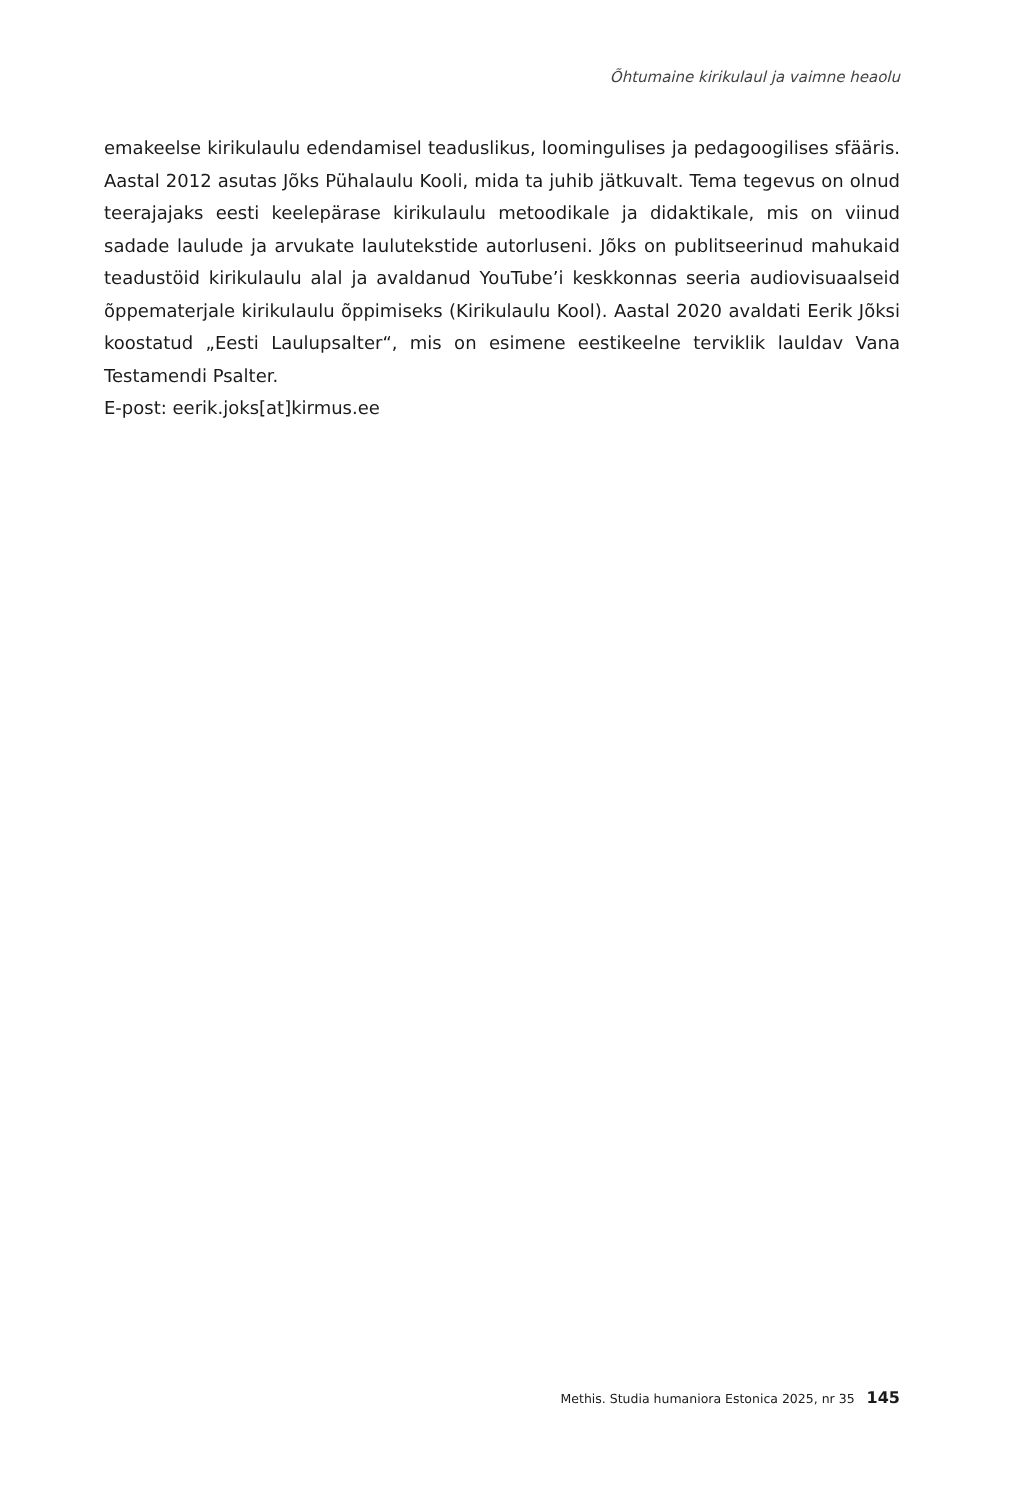Õhtumaine kirikulaul ja vaimne heaolu
emakeelse kirikulaulu edendamisel teaduslikus, loomingulises ja pedagoogilises sfääris. Aastal 2012 asutas Jõks Pühalaulu Kooli, mida ta juhib jätkuvalt. Tema tegevus on olnud teerajajaks eesti keelepärase kirikulaulu metoodikale ja didaktikale, mis on viinud sadade laulude ja arvukate laulutekstide autorluseni. Jõks on publitseerinud mahukaid teadustöid kirikulaulu alal ja avaldanud YouTube’i keskkonnas seeria audiovisuaalseid õppematerjale kirikulaulu õppimiseks (Kirikulaulu Kool). Aastal 2020 avaldati Eerik Jõksi koostatud „Eesti Laulupsalter“, mis on esimene eestikeelne terviklik lauldav Vana Testamendi Psalter.
E-post: eerik.joks[at]kirmus.ee
Methis. Studia humaniora Estonica 2025, nr 35 145